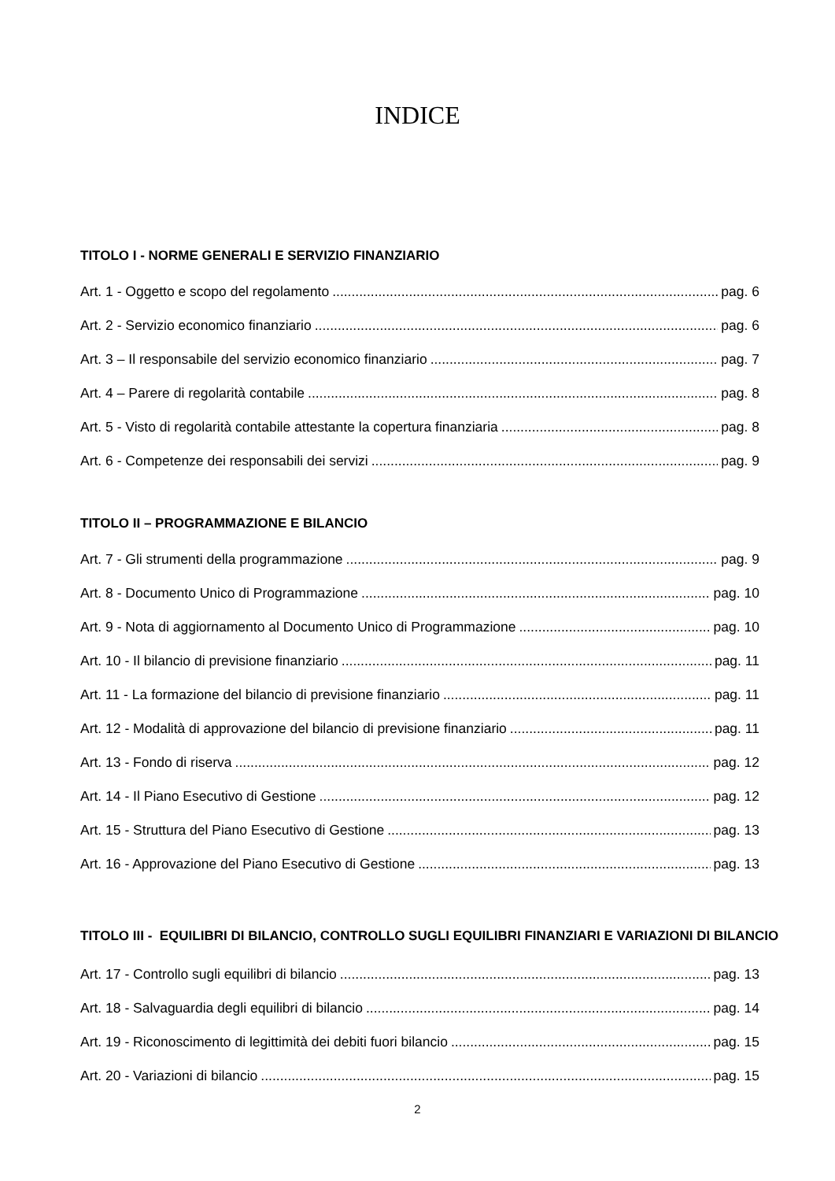INDICE
TITOLO I - NORME GENERALI E SERVIZIO FINANZIARIO
Art. 1 - Oggetto e scopo del regolamento pag. 6
Art. 2 - Servizio economico finanziario pag. 6
Art. 3 – Il responsabile del servizio economico finanziario pag. 7
Art. 4 – Parere di regolarità contabile pag. 8
Art. 5 - Visto di regolarità contabile attestante la copertura finanziaria pag. 8
Art. 6 - Competenze dei responsabili dei servizi pag. 9
TITOLO II – PROGRAMMAZIONE E BILANCIO
Art. 7 - Gli strumenti della programmazione pag. 9
Art. 8 - Documento Unico di Programmazione pag. 10
Art. 9 - Nota di aggiornamento al Documento Unico di Programmazione pag. 10
Art. 10 - Il bilancio di previsione finanziario pag. 11
Art. 11 - La formazione del bilancio di previsione finanziario pag. 11
Art. 12 - Modalità di approvazione del bilancio di previsione finanziario pag. 11
Art. 13 - Fondo di riserva pag. 12
Art. 14 - Il Piano Esecutivo di Gestione pag. 12
Art. 15 - Struttura del Piano Esecutivo di Gestione pag. 13
Art. 16 - Approvazione del Piano Esecutivo di Gestione pag. 13
TITOLO III - EQUILIBRI DI BILANCIO, CONTROLLO SUGLI EQUILIBRI FINANZIARI E VARIAZIONI DI BILANCIO
Art. 17 - Controllo sugli equilibri di bilancio pag. 13
Art. 18 - Salvaguardia degli equilibri di bilancio pag. 14
Art. 19 - Riconoscimento di legittimità dei debiti fuori bilancio pag. 15
Art. 20 - Variazioni di bilancio pag. 15
2